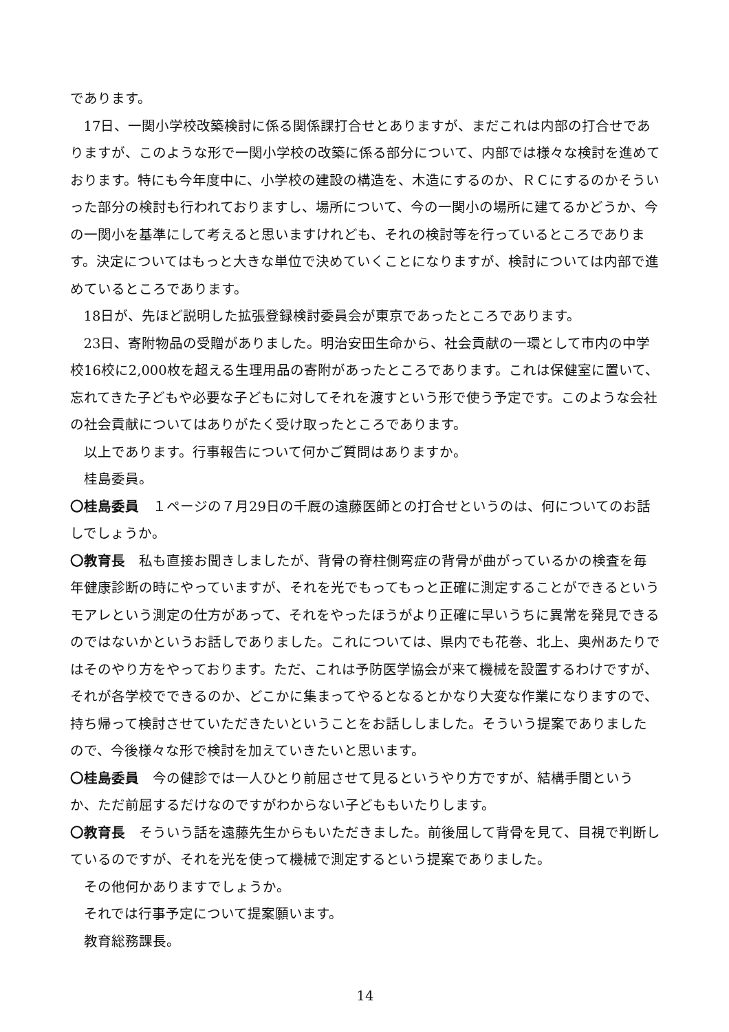であります。
17日、一関小学校改築検討に係る関係課打合せとありますが、まだこれは内部の打合せでありますが、このような形で一関小学校の改築に係る部分について、内部では様々な検討を進めております。特にも今年度中に、小学校の建設の構造を、木造にするのか、ＲＣにするのかそういった部分の検討も行われておりますし、場所について、今の一関小の場所に建てるかどうか、今の一関小を基準にして考えると思いますけれども、それの検討等を行っているところであります。決定についてはもっと大きな単位で決めていくことになりますが、検討については内部で進めているところであります。
18日が、先ほど説明した拡張登録検討委員会が東京であったところであります。
23日、寄附物品の受贈がありました。明治安田生命から、社会貢献の一環として市内の中学校16校に2,000枚を超える生理用品の寄附があったところであります。これは保健室に置いて、忘れてきた子どもや必要な子どもに対してそれを渡すという形で使う予定です。このような会社の社会貢献についてはありがたく受け取ったところであります。
以上であります。行事報告について何かご質問はありますか。
桂島委員。
〇桂島委員　１ページの７月29日の千厩の遠藤医師との打合せというのは、何についてのお話しでしょうか。
〇教育長　私も直接お聞きしましたが、背骨の脊柱側弯症の背骨が曲がっているかの検査を毎年健康診断の時にやっていますが、それを光でもってもっと正確に測定することができるというモアレという測定の仕方があって、それをやったほうがより正確に早いうちに異常を発見できるのではないかというお話しでありました。これについては、県内でも花巻、北上、奥州あたりではそのやり方をやっております。ただ、これは予防医学協会が来て機械を設置するわけですが、それが各学校でできるのか、どこかに集まってやるとなるとかなり大変な作業になりますので、持ち帰って検討させていただきたいということをお話ししました。そういう提案でありましたので、今後様々な形で検討を加えていきたいと思います。
〇桂島委員　今の健診では一人ひとり前屈させて見るというやり方ですが、結構手間というか、ただ前屈するだけなのですがわからない子どももいたりします。
〇教育長　そういう話を遠藤先生からもいただきました。前後屈して背骨を見て、目視で判断しているのですが、それを光を使って機械で測定するという提案でありました。
その他何かありますでしょうか。
それでは行事予定について提案願います。
教育総務課長。
14